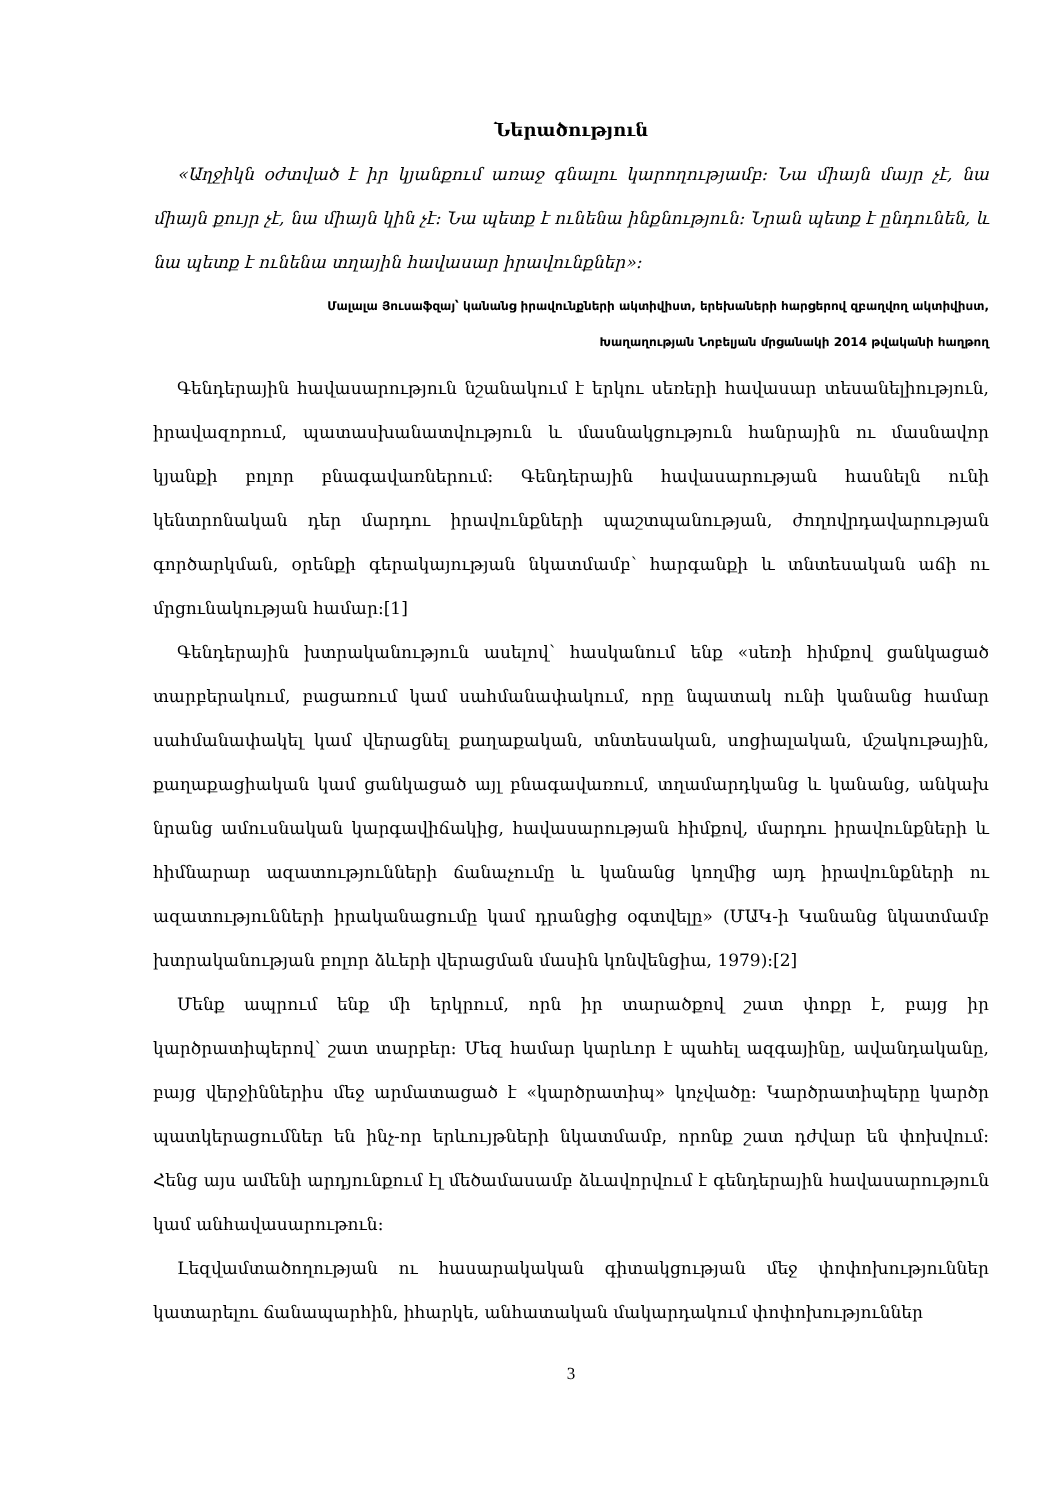Ներածություն
«Աղջիկն օժտված է իր կյանքում առաջ գնալու կարողությամբ։ Նա միայն մայր չէ, նա միայն քույր չէ, նա միայն կին չէ։ Նա պետք է ունենա ինքնություն։ Նրան պետք է ընդունեն, և նա պետք է ունենա տղային հավասար իրավունքներ»։
Մալալա Յուսաֆզայ՝ կանանց իրավունքների ակտիվիստ, երեխաների հարցերով զբաղվող ակտիվիստ,
Խաղաղության Նոբելյան մրցանակի 2014 թվականի հաղթող
Գենդերային հավասարություն նշանակում է երկու սեռերի հավասար տեսանելիություն, իրավազորում, պատասխանատվություն և մասնակցություն հանրային ու մասնավոր կյանքի բոլոր բնագավառներում։ Գենդերային հավասարության հասնելն ունի կենտրոնական դեր մարդու իրավունքների պաշտպանության, ժողովրդավարության գործարկման, օրենքի գերակայության նկատմամբ՝ հարգանքի և տնտեսական աճի ու մրցունակության համար։[1]
Գենդերային խտրականություն ասելով՝ հասկանում ենք «սեռի հիմքով ցանկացած տարբերակում, բացառում կամ սահմանափակում, որը նպատակ ունի կանանց համար սահմանափակել կամ վերացնել քաղաքական, տնտեսական, սոցիալական, մշակութային, քաղաքացիական կամ ցանկացած այլ բնագավառում, տղամարդկանց և կանանց, անկախ նրանց ամուսնական կարգավիճակից, հավասարության հիմքով, մարդու իրավունքների և հիմնարար ազատությունների ճանաչումը և կանանց կողմից այդ իրավունքների ու ազատությունների իրականացումը կամ դրանցից օգտվելը» (ՄԱԿ-ի Կանանց նկատմամբ խտրականության բոլոր ձևերի վերացման մասին կոնվենցիա, 1979)։[2]
Մենք ապրում ենք մի երկրում, որն իր տարածքով շատ փոքր է, բայց իր կարծրատիպերով՝ շատ տարբեր։ Մեզ համար կարևոր է պահել ազգայինը, ավանդականը, բայց վերջիններիս մեջ արմատացած է «կարծրատիպ» կոչվածը։ Կարծրատիպերը կարծր պատկերացումներ են ինչ-որ երևույթների նկատմամբ, որոնք շատ դժվար են փոխվում։ Հենց այս ամենի արդյունքում էլ մեծամասամբ ձևավորվում է գենդերային հավասարություն կամ անհավասարութուն։
Լեզվամտածողության ու հասարակական գիտակցության մեջ փոփոխություններ կատարելու ճանապարհին, իհարկե, անհատական մակարդակում փոփոխություններ
3